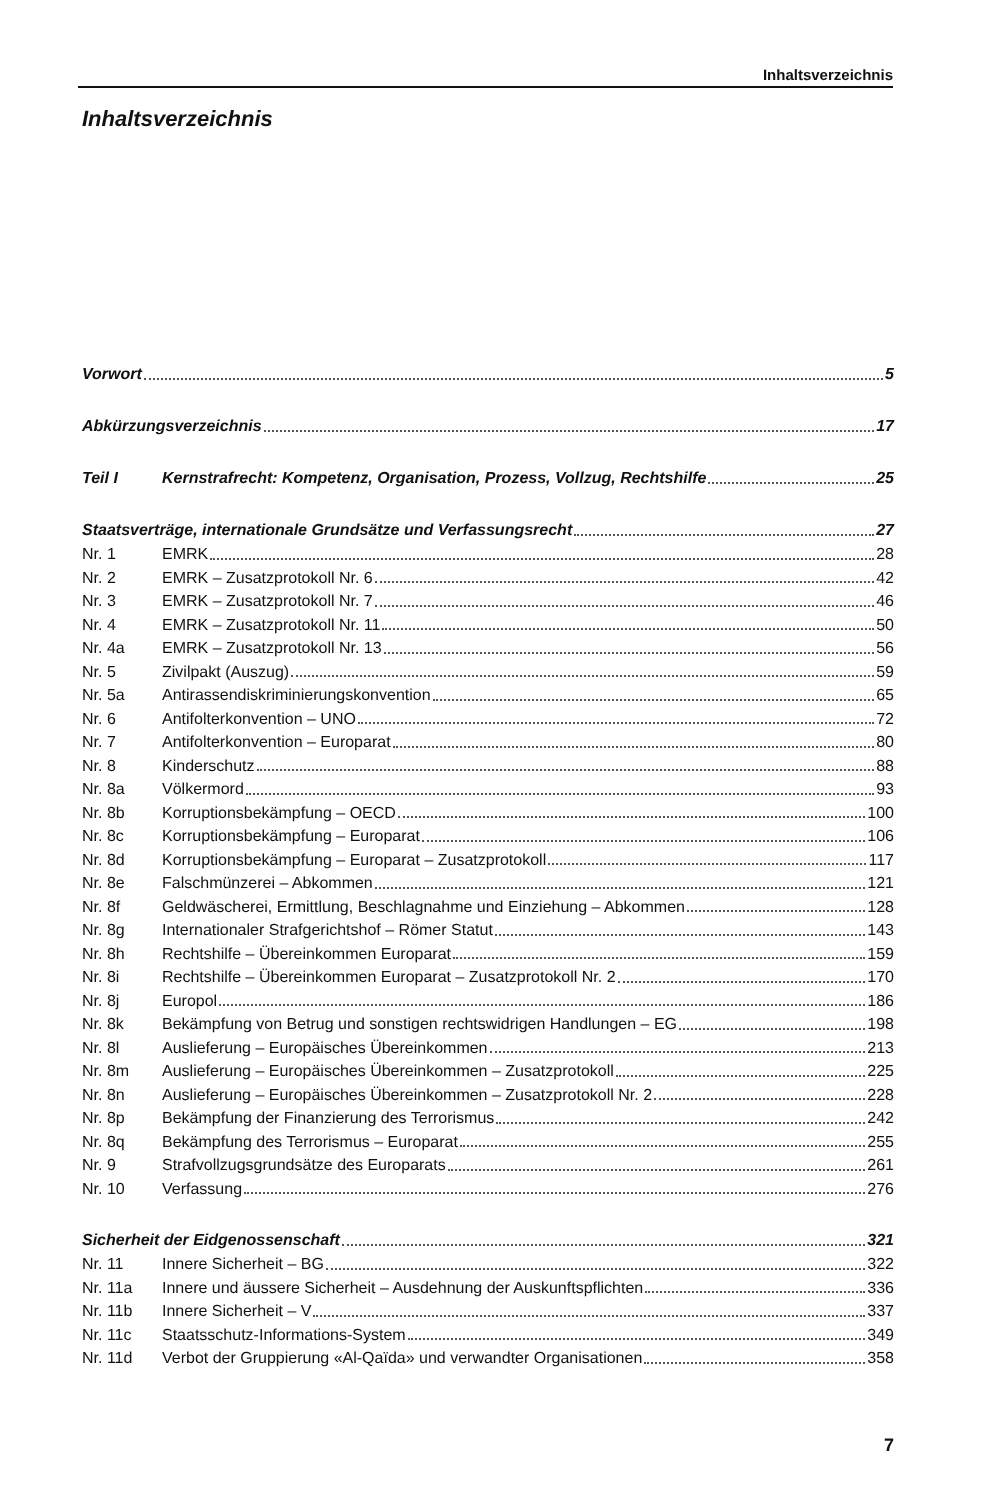Inhaltsverzeichnis
Inhaltsverzeichnis
Vorwort 5
Abkürzungsverzeichnis 17
Teil I Kernstrafrecht: Kompetenz, Organisation, Prozess, Vollzug, Rechtshilfe 25
Staatsverträge, internationale Grundsätze und Verfassungsrecht 27
Nr. 1 EMRK 28
Nr. 2 EMRK – Zusatzprotokoll Nr. 6 42
Nr. 3 EMRK – Zusatzprotokoll Nr. 7 46
Nr. 4 EMRK – Zusatzprotokoll Nr. 11 50
Nr. 4a EMRK – Zusatzprotokoll Nr. 13 56
Nr. 5 Zivilpakt (Auszug) 59
Nr. 5a Antirassendiskriminierungskonvention 65
Nr. 6 Antifolterkonvention – UNO 72
Nr. 7 Antifolterkonvention – Europarat 80
Nr. 8 Kinderschutz 88
Nr. 8a Völkermord 93
Nr. 8b Korruptionsbekämpfung – OECD 100
Nr. 8c Korruptionsbekämpfung – Europarat 106
Nr. 8d Korruptionsbekämpfung – Europarat – Zusatzprotokoll 117
Nr. 8e Falschmünzerei – Abkommen 121
Nr. 8f Geldwäscherei, Ermittlung, Beschlagnahme und Einziehung – Abkommen 128
Nr. 8g Internationaler Strafgerichtshof – Römer Statut 143
Nr. 8h Rechtshilfe – Übereinkommen Europarat 159
Nr. 8i Rechtshilfe – Übereinkommen Europarat – Zusatzprotokoll Nr. 2 170
Nr. 8j Europol 186
Nr. 8k Bekämpfung von Betrug und sonstigen rechtswidrigen Handlungen – EG 198
Nr. 8l Auslieferung – Europäisches Übereinkommen 213
Nr. 8m Auslieferung – Europäisches Übereinkommen – Zusatzprotokoll 225
Nr. 8n Auslieferung – Europäisches Übereinkommen – Zusatzprotokoll Nr. 2 228
Nr. 8p Bekämpfung der Finanzierung des Terrorismus 242
Nr. 8q Bekämpfung des Terrorismus – Europarat 255
Nr. 9 Strafvollzugsgrundsätze des Europarats 261
Nr. 10 Verfassung 276
Sicherheit der Eidgenossenschaft 321
Nr. 11 Innere Sicherheit – BG 322
Nr. 11a Innere und äussere Sicherheit – Ausdehnung der Auskunftspflichten 336
Nr. 11b Innere Sicherheit – V 337
Nr. 11c Staatsschutz-Informations-System 349
Nr. 11d Verbot der Gruppierung «Al-Qaïda» und verwandter Organisationen 358
7